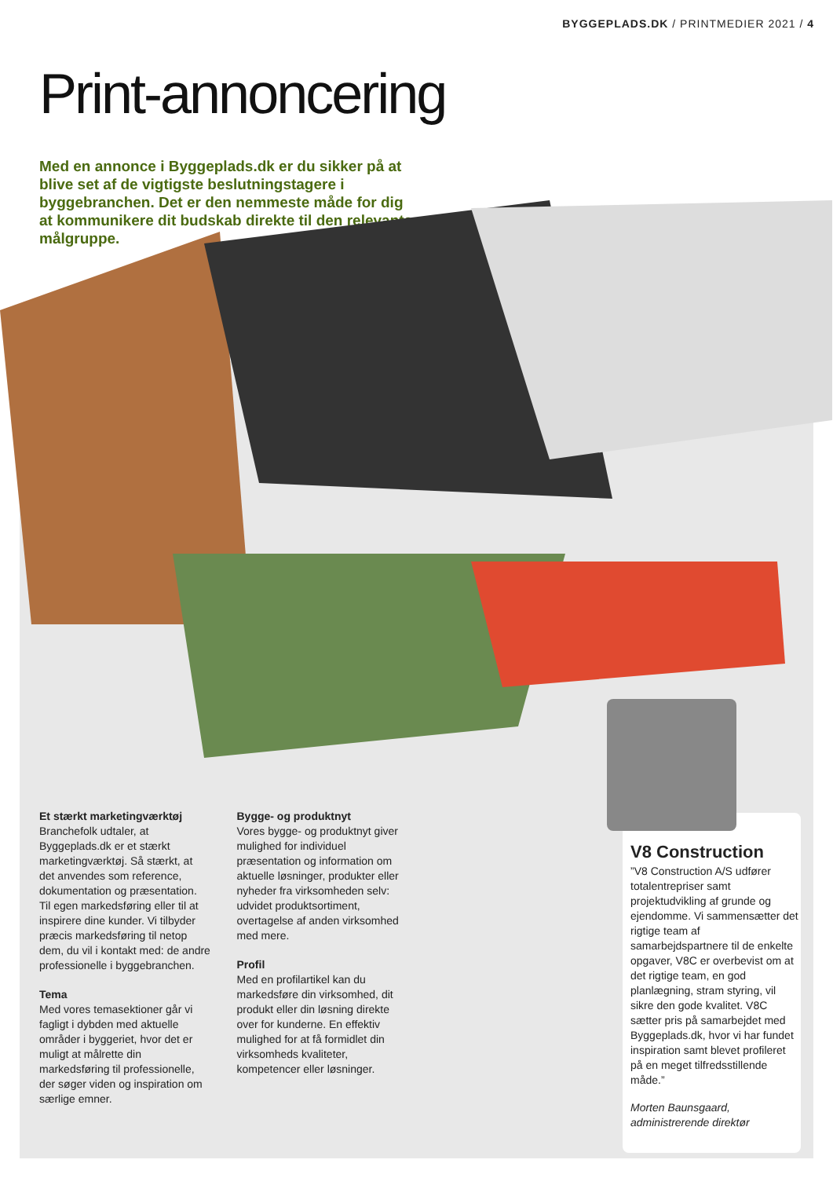BYGGEPLADS.DK / PRINTMEDIER 2021 / 4
Print-annoncering
Med en annonce i Byggeplads.dk er du sikker på at blive set af de vigtigste beslutningstagere i byggebranchen. Det er den nemmeste måde for dig at kommunikere dit budskab direkte til den relevante målgruppe.
Et stærkt marketingværktøj
Branchefolk udtaler, at Byggeplads.dk er et stærkt marketingværktøj. Så stærkt, at det anvendes som reference, dokumentation og præsentation. Til egen markedsføring eller til at inspirere dine kunder. Vi tilbyder præcis markedsføring til netop dem, du vil i kontakt med: de andre professionelle i byggebranchen.
Tema
Med vores temasektioner går vi fagligt i dybden med aktuelle områder i byggeriet, hvor det er muligt at målrette din markedsføring til professionelle, der søger viden og inspiration om særlige emner.
Bygge- og produktnyt
Vores bygge- og produktnyt giver mulighed for individuel præsentation og information om aktuelle løsninger, produkter eller nyheder fra virksomheden selv: udvidet produktsortiment, overtagelse af anden virksomhed med mere.
Profil
Med en profilartikel kan du markedsføre din virksomhed, dit produkt eller din løsning direkte over for kunderne. En effektiv mulighed for at få formidlet din virksomheds kvaliteter, kompetencer eller løsninger.
V8 Construction
”V8 Construction A/S udfører totalentrepriser samt projektudvikling af grunde og ejendomme. Vi sammensætter det rigtige team af samarbejdspartnere til de enkelte opgaver, V8C er overbevist om at det rigtige team, en god planlægning, stram styring, vil sikre den gode kvalitet. V8C sætter pris på samarbejdet med Byggeplads.dk, hvor vi har fundet inspiration samt blevet profileret på en meget tilfredsstillende måde.”
Morten Baunsgaard, administrerende direktør